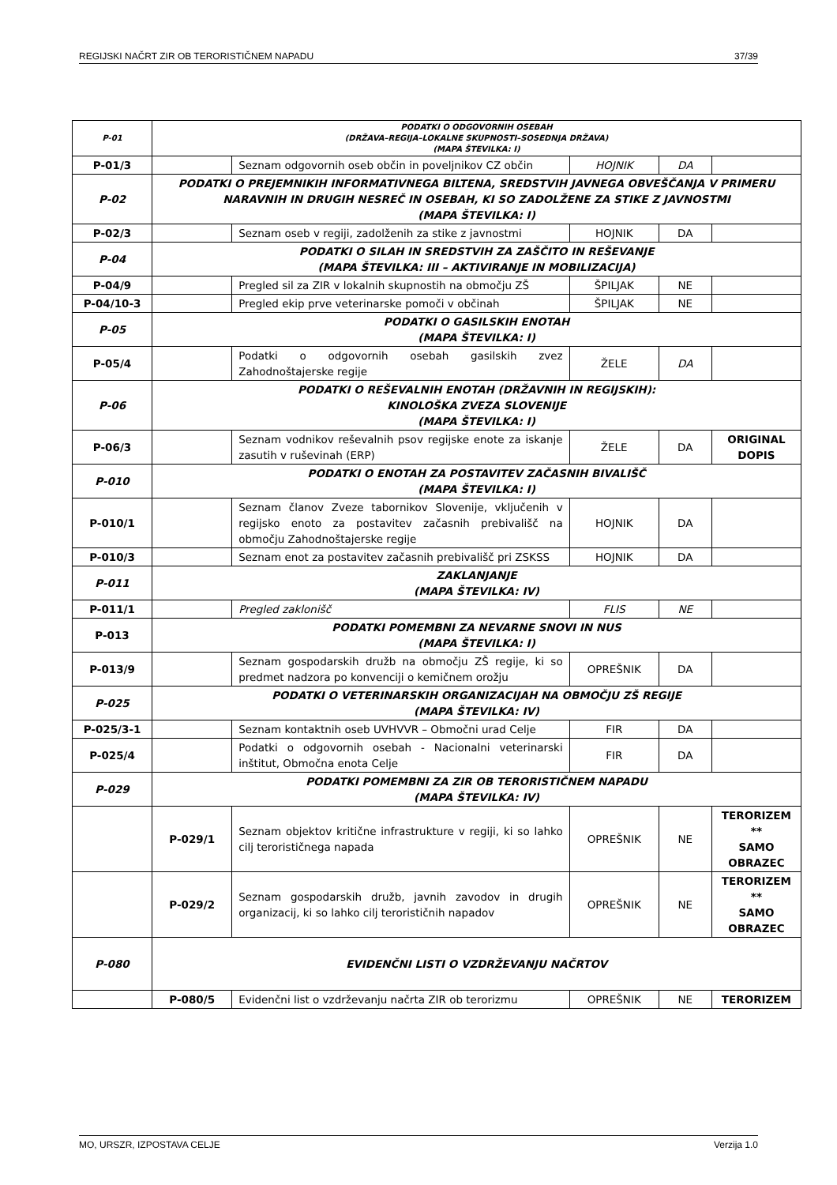REGIJSKI NAČRT ZIR OB TERORISTIČNEM NAPADU 37/39
| P-01 | PODATKI O ODGOVORNIH OSEBAH (DRŽAVA–REGIJA–LOKALNE SKUPNOSTI–SOSEDNJA DRŽAVA) (MAPA ŠTEVILKA: I) | | | | |
| P-01/3 | | Seznam odgovornih oseb občin in poveljnikov CZ občin | HOJNIK | DA | |
| P-02 | PODATKI O PREJEMNIKIH INFORMATIVNEGA BILTENA, SREDSTVIH JAVNEGA OBVEŠČANJA V PRIMERU NARAVNIH IN DRUGIH NESREČ IN OSEBAH, KI SO ZADOLŽENE ZA STIKE Z JAVNOSTMI (MAPA ŠTEVILKA: I) | | | | |
| P-02/3 | | Seznam oseb v regiji, zadolženih za stike z javnostmi | HOJNIK | DA | |
| P-04 | PODATKI O SILAH IN SREDSTVIH ZA ZAŠČITO IN REŠEVANJE (MAPA ŠTEVILKA: III – AKTIVIRANJE IN MOBILIZACIJA) | | | | |
| P-04/9 | | Pregled sil za ZIR v lokalnih skupnostih na območju ZŠ | ŠPILJAK | NE | |
| P-04/10-3 | | Pregled ekip prve veterinarske pomoči v občinah | ŠPILJAK | NE | |
| P-05 | PODATKI O GASILSKIH ENOTAH (MAPA ŠTEVILKA: I) | | | | |
| P-05/4 | | Podatki o odgovornih osebah gasilskih zvez Zahodnoštajerske regije | ŽELE | DA | |
| P-06 | PODATKI O REŠEVALNIH ENOTAH (DRŽAVNIH IN REGIJSKIH): KINOLOŠKA ZVEZA SLOVENIJE (MAPA ŠTEVILKA: I) | | | | |
| P-06/3 | | Seznam vodnikov reševalnih psov regijske enote za iskanje zasutih v ruševinah (ERP) | ŽELE | DA | ORIGINAL DOPIS |
| P-010 | PODATKI O ENOTAH ZA POSTAVITEV ZAČASNIH BIVALIŠČ (MAPA ŠTEVILKA: I) | | | | |
| P-010/1 | | Seznam članov Zveze tabornikov Slovenije, vključenih v regijsko enoto za postavitev začasnih prebivališč na območju Zahodnoštajerske regije | HOJNIK | DA | |
| P-010/3 | | Seznam enot za postavitev začasnih prebivališč pri ZSKSS | HOJNIK | DA | |
| P-011 | ZAKLANJANJE (MAPA ŠTEVILKA: IV) | | | | |
| P-011/1 | | Pregled zaklonišč | FLIS | NE | |
| P-013 | PODATKI POMEMBNI ZA NEVARNE SNOVI IN NUS (MAPA ŠTEVILKA: I) | | | | |
| P-013/9 | | Seznam gospodarskih družb na območju ZŠ regije, ki so predmet nadzora po konvenciji o kemičnem orožju | OPREŠNIK | DA | |
| P-025 | PODATKI O VETERINARSKIH ORGANIZACIJAH NA OBMOČJU ZŠ REGIJE (MAPA ŠTEVILKA: IV) | | | | |
| P-025/3-1 | | Seznam kontaktnih oseb UVHVVR – Območni urad Celje | FIR | DA | |
| P-025/4 | | Podatki o odgovornih osebah - Nacionalni veterinarski inštitut, Območna enota Celje | FIR | DA | |
| P-029 | PODATKI POMEMBNI ZA ZIR OB TERORISTIČNEM NAPADU (MAPA ŠTEVILKA: IV) | | | | |
| | P-029/1 | Seznam objektov kritične infrastrukture v regiji, ki so lahko cilj terorističnega napada | OPREŠNIK | NE | TERORIZEM ** SAMO OBRAZEC |
| | P-029/2 | Seznam gospodarskih družb, javnih zavodov in drugih organizacij, ki so lahko cilj terorističnih napadov | OPREŠNIK | NE | TERORIZEM ** SAMO OBRAZEC |
| P-080 | EVIDENČNI LISTI O VZDRŽEVANJU NAČRTOV | | | | |
| | P-080/5 | Evidenčni list o vzdrževanju načrta ZIR ob terorizmu | OPREŠNIK | NE | TERORIZEM |
MO, URSZR, IZPOSTAVA CELJE Verzija 1.0